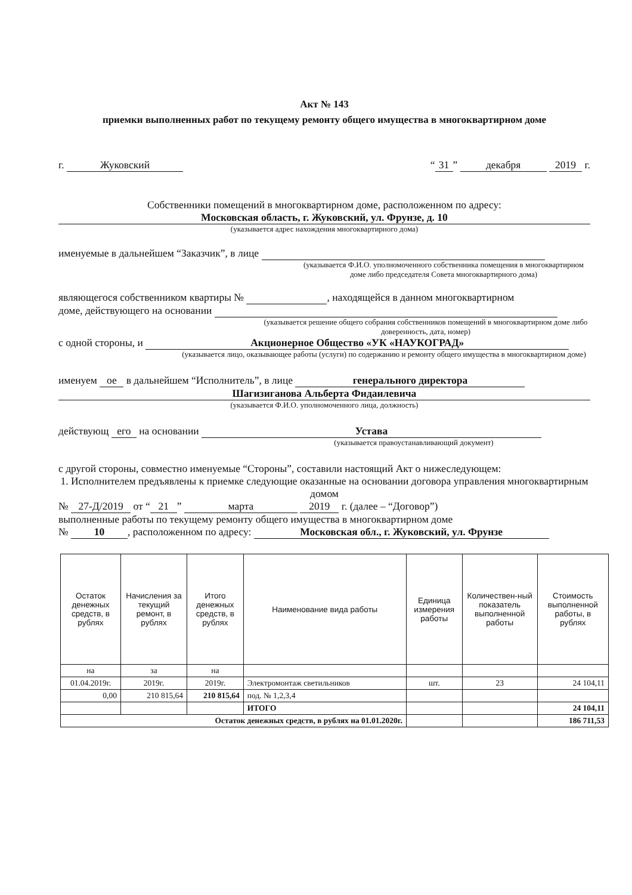Акт № 143
приемки выполненных работ по текущему ремонту общего имущества в многоквартирном доме
г. Жуковский “31” декабря 2019 г.
Собственники помещений в многоквартирном доме, расположенном по адресу:
Московская область, г. Жуковский, ул. Фрунзе, д. 10
(указывается адрес нахождения многоквартирного дома)
именуемые в дальнейшем “Заказчик”, в лице
(указывается Ф.И.О. уполномоченного собственника помещения в многоквартирном доме либо председателя Совета многоквартирного дома)
являющегося собственником квартиры № , находящейся в данном многоквартирном
доме, действующего на основании
(указывается решение общего собрания собственников помещений в многоквартирном доме либо доверенность, дата, номер)
с одной стороны, и Акционерное Общество «УК «НАУКОГРАД»
(указывается лицо, оказывающее работы (услуги) по содержанию и ремонту общего имущества в многоквартирном доме)
именуем ое в дальнейшем “Исполнитель”, в лице генерального директора
Шагизиганова Альберта Фидаилевича
(указывается Ф.И.О. уполномоченного лица, должность)
действующ его на основании Устава
(указывается правоустанавливающий документ)
с другой стороны, совместно именуемые “Стороны”, составили настоящий Акт о нижеследующем:
1. Исполнителем предъявлены к приемке следующие оказанные на основании договора управления многоквартирным домом
№ 27-Д/2019 от “21” марта 2019 г. (далее – “Договор”)
выполненные работы по текущему ремонту общего имущества в многоквартирном доме
№ 10, расположенном по адресу: Московская обл., г. Жуковский, ул. Фрунзе
| Остаток денежных средств, в рублях | Начисления за текущий ремонт, в рублях | Итого денежных средств, в рублях | Наименование вида работы | Единица измерения работы | Количествен-ный показатель выполненной работы | Стоимость выполненной работы, в рублях |
| --- | --- | --- | --- | --- | --- | --- |
| на | за | на | | | | |
| 01.04.2019г. | 2019г. | 2019г. | Электромонтаж светильников | шт. | 23 | 24 104,11 |
| 0,00 | 210 815,64 | 210 815,64 | под. № 1,2,3,4 | | | |
| | | | ИТОГО | | | 24 104,11 |
| Остаток денежных средств, в рублях на 01.01.2020г. | | | | | | 186 711,53 |